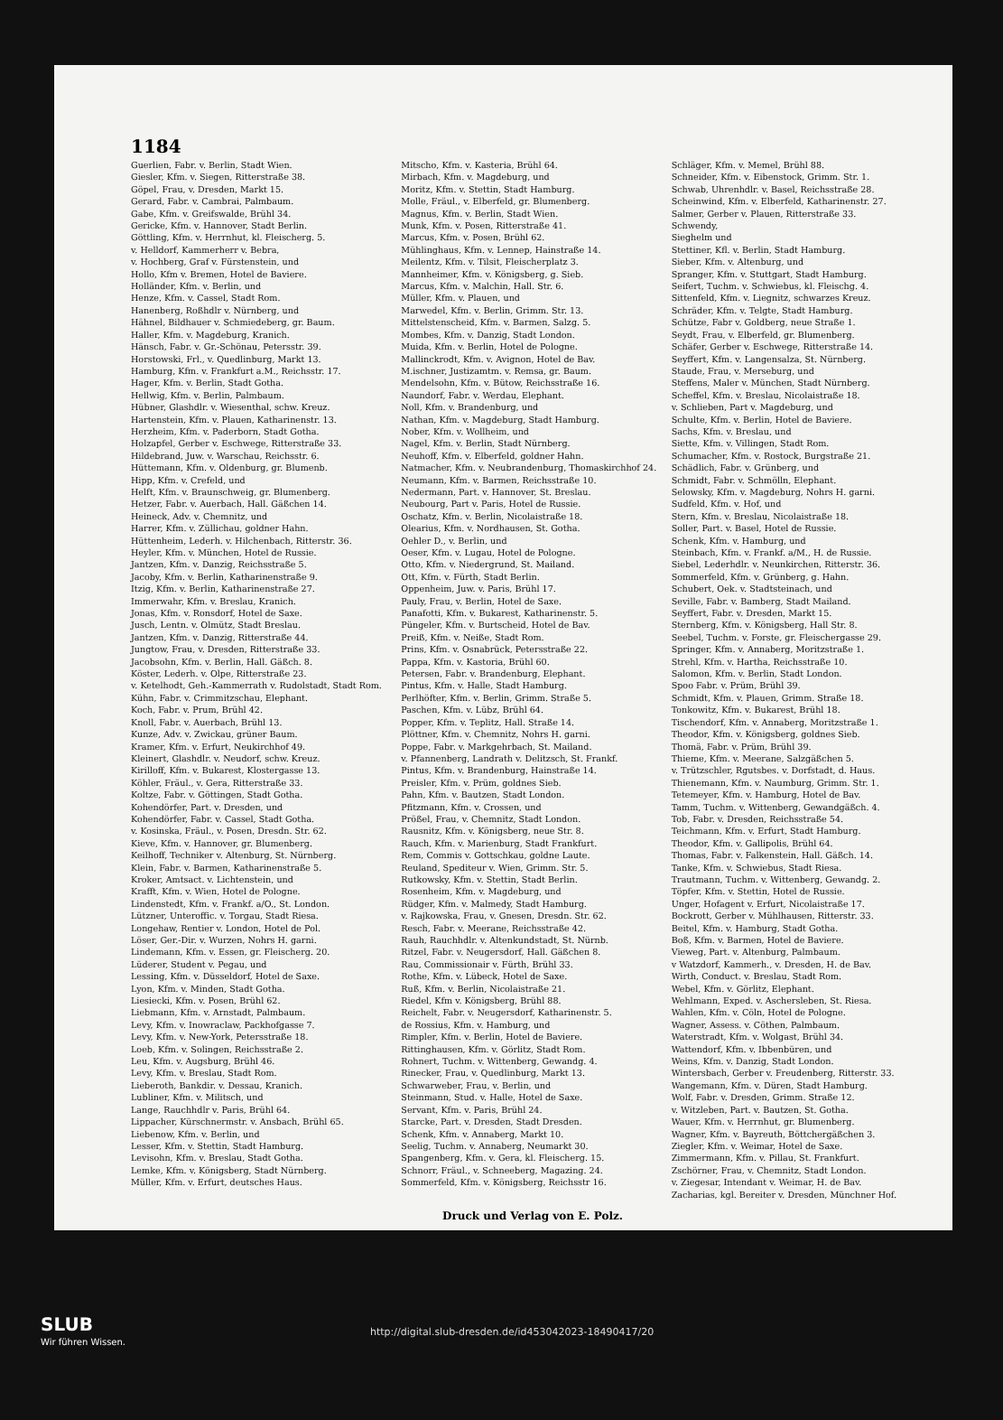1184
Guerlien, Fabr. v. Berlin, Stadt Wien.
Giesler, Kfm. v. Siegen, Ritterstraße 38.
Göpel, Frau, v. Dresden, Markt 15.
Gerard, Fabr. v. Cambrai, Palmbaum.
Gabe, Kfm. v. Greifswalde, Brühl 34.
Gericke, Kfm. v. Hannover, Stadt Berlin.
Göttling, Kfm. v. Herrnhut, kl. Fleischerg. 5.
v. Helldorf, Kammerherr v. Bebra,
v. Hochberg, Graf v. Fürstenstein, und
Hollo, Kfm v. Bremen, Hotel de Baviere.
Holländer, Kfm. v. Berlin, und
Henze, Kfm. v. Cassel, Stadt Rom.
Hanenberg, Roßhdlr v. Nürnberg, und
Hähnel, Bildhauer v. Schmiedeberg, gr. Baum.
Haller, Kfm. v. Magdeburg, Kranich.
Hänsch, Fabr. v. Gr.-Schönau, Petersstr. 39.
Horstowski, Frl., v. Quedlinburg, Markt 13.
Hamburg, Kfm. v. Frankfurt a.M., Reichsstr. 17.
Hager, Kfm. v. Berlin, Stadt Gotha.
Hellwig, Kfm. v. Berlin, Palmbaum.
Hübner, Glashdlr. v. Wiesenthal, schw. Kreuz.
Hartenstein, Kfm. v. Plauen, Katharinenstr. 13.
Herzheim, Kfm. v. Paderborn, Stadt Gotha.
Holzapfel, Gerber v. Eschwege, Ritterstraße 33.
Hildebrand, Juw. v. Warschau, Reichsstr. 6.
Hüttemann, Kfm. v. Oldenburg, gr. Blumenb.
Hipp, Kfm. v. Crefeld, und
Helft, Kfm. v. Braunschweig, gr. Blumenberg.
Hetzer, Fabr. v. Auerbach, Hall. Gäßchen 14.
Heineck, Adv. v. Chemnitz, und
Harrer, Kfm. v. Züllichau, goldner Hahn.
Hüttenheim, Lederh. v. Hilchenbach, Ritterstr. 36.
Heyler, Kfm. v. München, Hotel de Russie.
Jantzen, Kfm. v. Danzig, Reichsstraße 5.
Jacoby, Kfm. v. Berlin, Katharinenstraße 9.
Itzig, Kfm. v. Berlin, Katharinenstraße 27.
Immerwahr, Kfm. v. Breslau, Kranich.
Jonas, Kfm. v. Ronsdorf, Hotel de Saxe.
Jusch, Lentn. v. Olmütz, Stadt Breslau.
Jantzen, Kfm. v. Danzig, Ritterstraße 44.
Jungtow, Frau, v. Dresden, Ritterstraße 33.
Jacobsohn, Kfm. v. Berlin, Hall. Gäßch. 8.
Köster, Lederh. v. Olpe, Ritterstraße 23.
v. Ketelhodt, Geh.-Kammerrath v. Rudolstadt, Stadt Rom.
Kühn, Fabr. v. Crimmitzschau, Elephant.
Koch, Fabr. v. Prum, Brühl 42.
Knoll, Fabr. v. Auerbach, Brühl 13.
Kunze, Adv. v. Zwickau, grüner Baum.
Kramer, Kfm. v. Erfurt, Neukirchhof 49.
Kleinert, Glashdlr. v. Neudorf, schw. Kreuz.
Kirilloff, Kfm. v. Bukarest, Klostergasse 13.
Köhler, Fräul., v. Gera, Ritterstraße 33.
Koltze, Fabr. v. Göttingen, Stadt Gotha.
Kohendörfer, Part. v. Dresden, und
Kohendörfer, Fabr. v. Cassel, Stadt Gotha.
v. Kosinska, Fräul., v. Posen, Dresdn. Str. 62.
Kieve, Kfm. v. Hannover, gr. Blumenberg.
Keilhoff, Techniker v. Altenburg, St. Nürnberg.
Klein, Fabr. v. Barmen, Katharinenstraße 5.
Kroker, Amtsact. v. Lichtenstein, und
Krafft, Kfm. v. Wien, Hotel de Pologne.
Lindenstedt, Kfm. v. Frankf. a/O., St. London.
Lützner, Unteroffic. v. Torgau, Stadt Riesa.
Longehaw, Rentier v. London, Hotel de Pol.
Löser, Ger.-Dir. v. Wurzen, Nohrs H. garni.
Lindemann, Kfm. v. Essen, gr. Fleischerg. 20.
Lüderer, Student v. Pegau, und
Lessing, Kfm. v. Düsseldorf, Hotel de Saxe.
Lyon, Kfm. v. Minden, Stadt Gotha.
Liesiecki, Kfm. v. Posen, Brühl 62.
Liebmann, Kfm. v. Arnstadt, Palmbaum.
Levy, Kfm. v. Inowraclaw, Packhofgasse 7.
Levy, Kfm. v. New-York, Petersstraße 18.
Loeb, Kfm. v. Solingen, Reichsstraße 2.
Leu, Kfm. v. Augsburg, Brühl 46.
Levy, Kfm. v. Breslau, Stadt Rom.
Lieberoth, Bankdir. v. Dessau, Kranich.
Lubliner, Kfm. v. Militsch, und
Lange, Rauchhdlr v. Paris, Brühl 64.
Lippacher, Kürschnermstr. v. Ansbach, Brühl 65.
Liebenow, Kfm. v. Berlin, und
Lesser, Kfm. v. Stettin, Stadt Hamburg.
Levisohn, Kfm. v. Breslau, Stadt Gotha.
Lemke, Kfm. v. Königsberg, Stadt Nürnberg.
Müller, Kfm. v. Erfurt, deutsches Haus.
Mitscho, Kfm. v. Kasteria, Brühl 64.
Mirbach, Kfm. v. Magdeburg, und
Moritz, Kfm. v. Stettin, Stadt Hamburg.
Molle, Fräul., v. Elberfeld, gr. Blumenberg.
Magnus, Kfm. v. Berlin, Stadt Wien.
Munk, Kfm. v. Posen, Ritterstraße 41.
Marcus, Kfm. v. Posen, Brühl 62.
Mühlinghaus, Kfm. v. Lennep, Hainstraße 14.
Meilentz, Kfm. v. Tilsit, Fleischerplatz 3.
Mannheimer, Kfm. v. Königsberg, g. Sieb.
Marcus, Kfm. v. Malchin, Hall. Str. 6.
Müller, Kfm. v. Plauen, und
Marwedel, Kfm. v. Berlin, Grimm. Str. 13.
Mittelstenscheid, Kfm. v. Barmen, Salzg. 5.
Mombes, Kfm. v. Danzig, Stadt London.
Muida, Kfm. v. Berlin, Hotel de Pologne.
Mallinckrodt, Kfm. v. Avignon, Hotel de Bav.
M.ischner, Justizamtm. v. Remsa, gr. Baum.
Mendelsohn, Kfm. v. Bütow, Reichsstraße 16.
Naundorf, Fabr. v. Werdau, Elephant.
Noll, Kfm. v. Brandenburg, und
Nathan, Kfm. v. Magdeburg, Stadt Hamburg.
Nober, Kfm. v. Wollheim, und
Nagel, Kfm. v. Berlin, Stadt Nürnberg.
Neuhoff, Kfm. v. Elberfeld, goldner Hahn.
Natmacher, Kfm. v. Neubrandenburg, Thomaskirchhof 24.
Neumann, Kfm. v. Barmen, Reichsstraße 10.
Nedermann, Part. v. Hannover, St. Breslau.
Neubourg, Part v. Paris, Hotel de Russie.
Oschatz, Kfm. v. Berlin, Nicolaistraße 18.
Olearius, Kfm. v. Nordhausen, St. Gotha.
Oehler D., v. Berlin, und
Oeser, Kfm. v. Lugau, Hotel de Pologne.
Otto, Kfm. v. Niedergrund, St. Mailand.
Ott, Kfm. v. Fürth, Stadt Berlin.
Oppenheim, Juw. v. Paris, Brühl 17.
Pauly, Frau, v. Berlin, Hotel de Saxe.
Panafotti, Kfm. v. Bukarest, Katharinenstr. 5.
Püngeler, Kfm. v. Burtscheid, Hotel de Bav.
Preiß, Kfm. v. Neiße, Stadt Rom.
Prins, Kfm. v. Osnabrück, Petersstraße 22.
Pappa, Kfm. v. Kastoria, Brühl 60.
Petersen, Fabr. v. Brandenburg, Elephant.
Pintus, Kfm. v. Halle, Stadt Hamburg.
Perlhöfter, Kfm. v. Berlin, Grimm. Straße 5.
Paschen, Kfm. v. Lübz, Brühl 64.
Popper, Kfm. v. Teplitz, Hall. Straße 14.
Plöttner, Kfm. v. Chemnitz, Nohrs H. garni.
Poppe, Fabr. v. Markgehrbach, St. Mailand.
v. Pfannenberg, Landrath v. Delitzsch, St. Frankf.
Pintus, Kfm. v. Brandenburg, Hainstraße 14.
Preisler, Kfm. v. Prüm, goldnes Sieb.
Pahn, Kfm. v. Bautzen, Stadt London.
Pfitzmann, Kfm. v. Crossen, und
Prößel, Frau, v. Chemnitz, Stadt London.
Rausnitz, Kfm. v. Königsberg, neue Str. 8.
Rauch, Kfm. v. Marienburg, Stadt Frankfurt.
Rem, Commis v. Gottschkau, goldne Laute.
Reuland, Spediteur v. Wien, Grimm. Str. 5.
Rutkowsky, Kfm. v. Stettin, Stadt Berlin.
Rosenheim, Kfm. v. Magdeburg, und
Rüdger, Kfm. v. Malmedy, Stadt Hamburg.
v. Rajkowska, Frau, v. Gnesen, Dresdn. Str. 62.
Resch, Fabr. v. Meerane, Reichsstraße 42.
Rauh, Rauchhdlr. v. Altenkundstadt, St. Nürnb.
Ritzel, Fabr. v. Neugersdorf, Hall. Gäßchen 8.
Rau, Commissionair v. Fürth, Brühl 33.
Rothe, Kfm. v. Lübeck, Hotel de Saxe.
Ruß, Kfm. v. Berlin, Nicolaistraße 21.
Riedel, Kfm v. Königsberg, Brühl 88.
Reichelt, Fabr. v. Neugersdorf, Katharinenstr. 5.
de Rossius, Kfm. v. Hamburg, und
Rimpler, Kfm. v. Berlin, Hotel de Baviere.
Rittinghausen, Kfm. v. Görlitz, Stadt Rom.
Rohnert, Tuchm. v. Wittenberg, Gewandg. 4.
Rinecker, Frau, v. Quedlinburg, Markt 13.
Schwarweber, Frau, v. Berlin, und
Steinmann, Stud. v. Halle, Hotel de Saxe.
Servant, Kfm. v. Paris, Brühl 24.
Starcke, Part. v. Dresden, Stadt Dresden.
Schenk, Kfm. v. Annaberg, Markt 10.
Seelig, Tuchm. v. Annaberg, Neumarkt 30.
Spangenberg, Kfm. v. Gera, kl. Fleischerg. 15.
Schnorr, Fräul., v. Schneeberg, Magazing. 24.
Sommerfeld, Kfm. v. Königsberg, Reichsstr 16.
Schläger, Kfm. v. Memel, Brühl 88.
Schneider, Kfm. v. Eibenstock, Grimm. Str. 1.
Schwab, Uhrenhdlr. v. Basel, Reichsstraße 28.
Scheinwind, Kfm. v. Elberfeld, Katharinenstr. 27.
Salmer, Gerber v. Plauen, Ritterstraße 33.
Schwendy,
Sieghelm und
Stettiner, Kfl. v. Berlin, Stadt Hamburg.
Sieber, Kfm. v. Altenburg, und
Spranger, Kfm. v. Stuttgart, Stadt Hamburg.
Seifert, Tuchm. v. Schwiebus, kl. Fleischg. 4.
Sittenfeld, Kfm. v. Liegnitz, schwarzes Kreuz.
Schräder, Kfm. v. Telgte, Stadt Hamburg.
Schütze, Fabr v. Goldberg, neue Straße 1.
Seydt, Frau, v. Elberfeld, gr. Blumenberg.
Schäfer, Gerber v. Eschwege, Ritterstraße 14.
Seyffert, Kfm. v. Langensalza, St. Nürnberg.
Staude, Frau, v. Merseburg, und
Steffens, Maler v. München, Stadt Nürnberg.
Scheffel, Kfm. v. Breslau, Nicolaistraße 18.
v. Schlieben, Part v. Magdeburg, und
Schulte, Kfm. v. Berlin, Hotel de Baviere.
Sachs, Kfm. v. Breslau, und
Siette, Kfm. v. Villingen, Stadt Rom.
Schumacher, Kfm. v. Rostock, Burgstraße 21.
Schädlich, Fabr. v. Grünberg, und
Schmidt, Fabr. v. Schmölln, Elephant.
Selowsky, Kfm. v. Magdeburg, Nohrs H. garni.
Sudfeld, Kfm. v. Hof, und
Stern, Kfm. v. Breslau, Nicolaistraße 18.
Soller, Part. v. Basel, Hotel de Russie.
Schenk, Kfm. v. Hamburg, und
Steinbach, Kfm. v. Frankf. a/M., H. de Russie.
Siebel, Lederhdlr. v. Neunkirchen, Ritterstr. 36.
Sommerfeld, Kfm. v. Grünberg, g. Hahn.
Schubert, Oek. v. Stadtsteinach, und
Seville, Fabr. v. Bamberg, Stadt Mailand.
Seyffert, Fabr. v. Dresden, Markt 15.
Sternberg, Kfm. v. Königsberg, Hall Str. 8.
Seebel, Tuchm. v. Forste, gr. Fleischergasse 29.
Springer, Kfm. v. Annaberg, Moritzstraße 1.
Strehl, Kfm. v. Hartha, Reichsstraße 10.
Salomon, Kfm. v. Berlin, Stadt London.
Spoo Fabr. v. Prüm, Brühl 39.
Schmidt, Kfm. v. Plauen, Grimm. Straße 18.
Tonkowitz, Kfm. v. Bukarest, Brühl 18.
Tischendorf, Kfm. v. Annaberg, Moritzstraße 1.
Theodor, Kfm. v. Königsberg, goldnes Sieb.
Thomä, Fabr. v. Prüm, Brühl 39.
Thieme, Kfm. v. Meerane, Salzgäßchen 5.
v. Trützschler, Rgutsbes. v. Dorfstadt, d. Haus.
Thienemann, Kfm. v. Naumburg, Grimm. Str. 1.
Tetemeyer, Kfm. v. Hamburg, Hotel de Bav.
Tamm, Tuchm. v. Wittenberg, Gewandgäßch. 4.
Tob, Fabr. v. Dresden, Reichsstraße 54.
Teichmann, Kfm. v. Erfurt, Stadt Hamburg.
Theodor, Kfm. v. Gallipolis, Brühl 64.
Thomas, Fabr. v. Falkenstein, Hall. Gäßch. 14.
Tanke, Kfm. v. Schwiebus, Stadt Riesa.
Trautmann, Tuchm. v. Wittenberg, Gewandg. 2.
Töpfer, Kfm. v. Stettin, Hotel de Russie.
Unger, Hofagent v. Erfurt, Nicolaistraße 17.
Bockrott, Gerber v. Mühlhausen, Ritterstr. 33.
Beitel, Kfm. v. Hamburg, Stadt Gotha.
Boß, Kfm. v. Barmen, Hotel de Baviere.
Vieweg, Part. v. Altenburg, Palmbaum.
v Watzdorf, Kammerh., v. Dresden, H. de Bav.
Wirth, Conduct. v. Breslau, Stadt Rom.
Webel, Kfm. v. Görlitz, Elephant.
Wehlmann, Exped. v. Aschersleben, St. Riesa.
Wahlen, Kfm. v. Cöln, Hotel de Pologne.
Wagner, Assess. v. Cöthen, Palmbaum.
Waterstradt, Kfm. v. Wolgast, Brühl 34.
Wattendorf, Kfm. v. Ibbenbüren, und
Weins, Kfm. v. Danzig, Stadt London.
Wintersbach, Gerber v. Freudenberg, Ritterstr. 33.
Wangemann, Kfm. v. Düren, Stadt Hamburg.
Wolf, Fabr. v. Dresden, Grimm. Straße 12.
v. Witzleben, Part. v. Bautzen, St. Gotha.
Wauer, Kfm. v. Herrnhut, gr. Blumenberg.
Wagner, Kfm. v. Bayreuth, Böttchergäßchen 3.
Ziegler, Kfm. v. Weimar, Hotel de Saxe.
Zimmermann, Kfm. v. Pillau, St. Frankfurt.
Zschörner, Frau, v. Chemnitz, Stadt London.
v. Ziegesar, Intendant v. Weimar, H. de Bav.
Zacharias, kgl. Bereiter v. Dresden, Münchner Hof.
Druck und Verlag von E. Polz.
SLUB
Wir führen Wissen.
http://digital.slub-dresden.de/id453042023-18490417/20